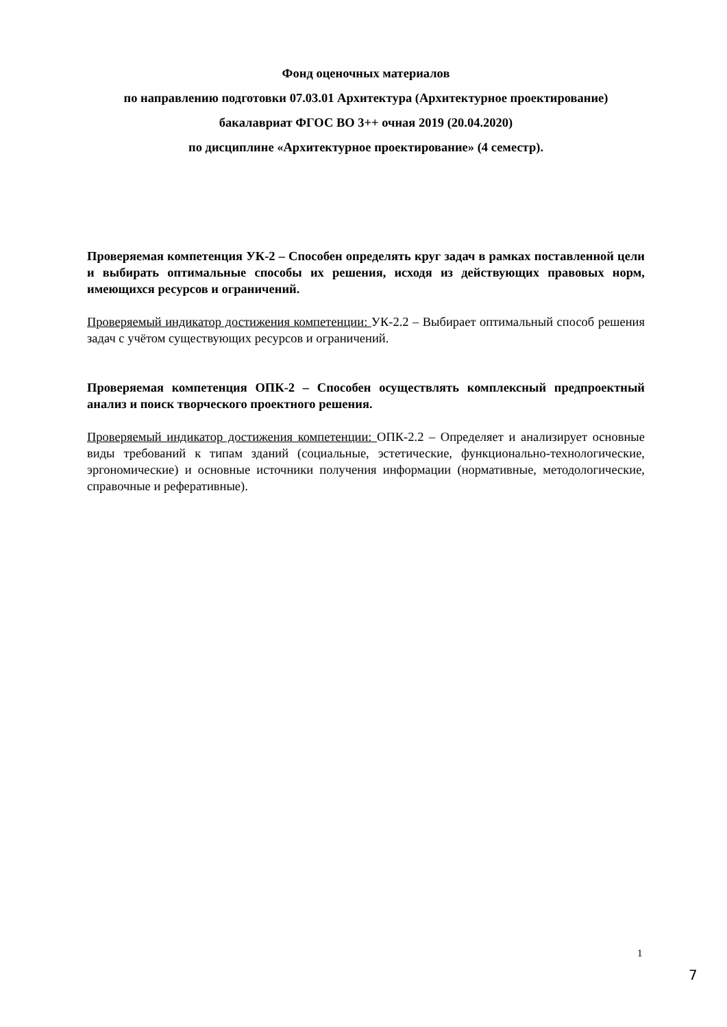Фонд оценочных материалов
по направлению подготовки 07.03.01 Архитектура (Архитектурное проектирование)
бакалавриат ФГОС ВО 3++ очная 2019 (20.04.2020)
по дисциплине «Архитектурное проектирование» (4 семестр).
Проверяемая компетенция УК-2 – Способен определять круг задач в рамках поставленной цели и выбирать оптимальные способы их решения, исходя из действующих правовых норм, имеющихся ресурсов и ограничений.
Проверяемый индикатор достижения компетенции: УК-2.2 – Выбирает оптимальный способ решения задач с учётом существующих ресурсов и ограничений.
Проверяемая компетенция ОПК-2 – Способен осуществлять комплексный предпроектный анализ и поиск творческого проектного решения.
Проверяемый индикатор достижения компетенции: ОПК-2.2 – Определяет и анализирует основные виды требований к типам зданий (социальные, эстетические, функционально-технологические, эргономические) и основные источники получения информации (нормативные, методологические, справочные и реферативные).
1
7